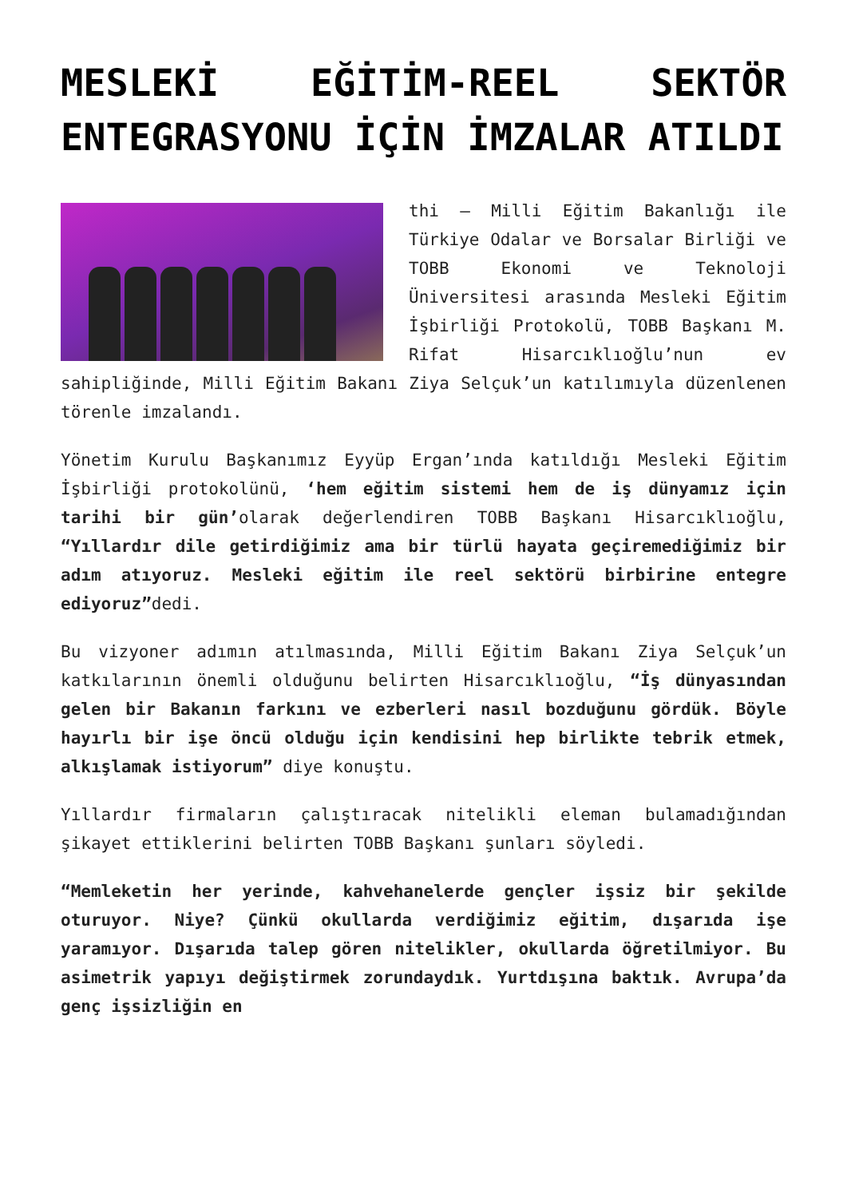MESLEKİ EĞİTİM-REEL SEKTÖR ENTEGRASYONU İÇİN İMZALAR ATILDI
thi – Milli Eğitim Bakanlığı ile Türkiye Odalar ve Borsalar Birliği ve TOBB Ekonomi ve Teknoloji Üniversitesi arasında Mesleki Eğitim İşbirliği Protokolü, TOBB Başkanı M. Rifat Hisarcıklıoğlu’nun ev sahipliğinde, Milli Eğitim Bakanı Ziya Selçuk’un katılımıyla düzenlenen törenle imzalandı.
Yönetim Kurulu Başkanımız Eyyüp Ergan’ında katıldığı Mesleki Eğitim İşbirliği protokolünü, ‘hem eğitim sistemi hem de iş dünyamız için tarihi bir gün’olarak değerlendiren TOBB Başkanı Hisarcıklıoğlu, “Yıllardır dile getirdiğimiz ama bir türlü hayata geçiremediğimiz bir adım atıyoruz. Mesleki eğitim ile reel sektörü birbirine entegre ediyoruz”dedi.
Bu vizyoner adımın atılmasında, Milli Eğitim Bakanı Ziya Selçuk’un katkılarının önemli olduğunu belirten Hisarcıklıoğlu, “İş dünyasından gelen bir Bakanın farkını ve ezberleri nasıl bozduğunu gördük. Böyle hayırlı bir işe öncü olduğu için kendisini hep birlikte tebrik etmek, alkışlamak istiyorum” diye konuştu.
Yıllardır firmaların çalıştıracak nitelikli eleman bulamadığından şikayet ettiklerini belirten TOBB Başkanı şunları söyledi.
“Memleketin her yerinde, kahvehanelerde gençler işsiz bir şekilde oturuyor. Niye? Çünkü okullarda verdiğimiz eğitim, dışarıda işe yaramıyor. Dışarıda talep gören nitelikler, okullarda öğretilmiyor. Bu asimetrik yapıyı değiştirmek zorundaydık. Yurtdışına baktık. Avrupa’da genç işsizliğin en